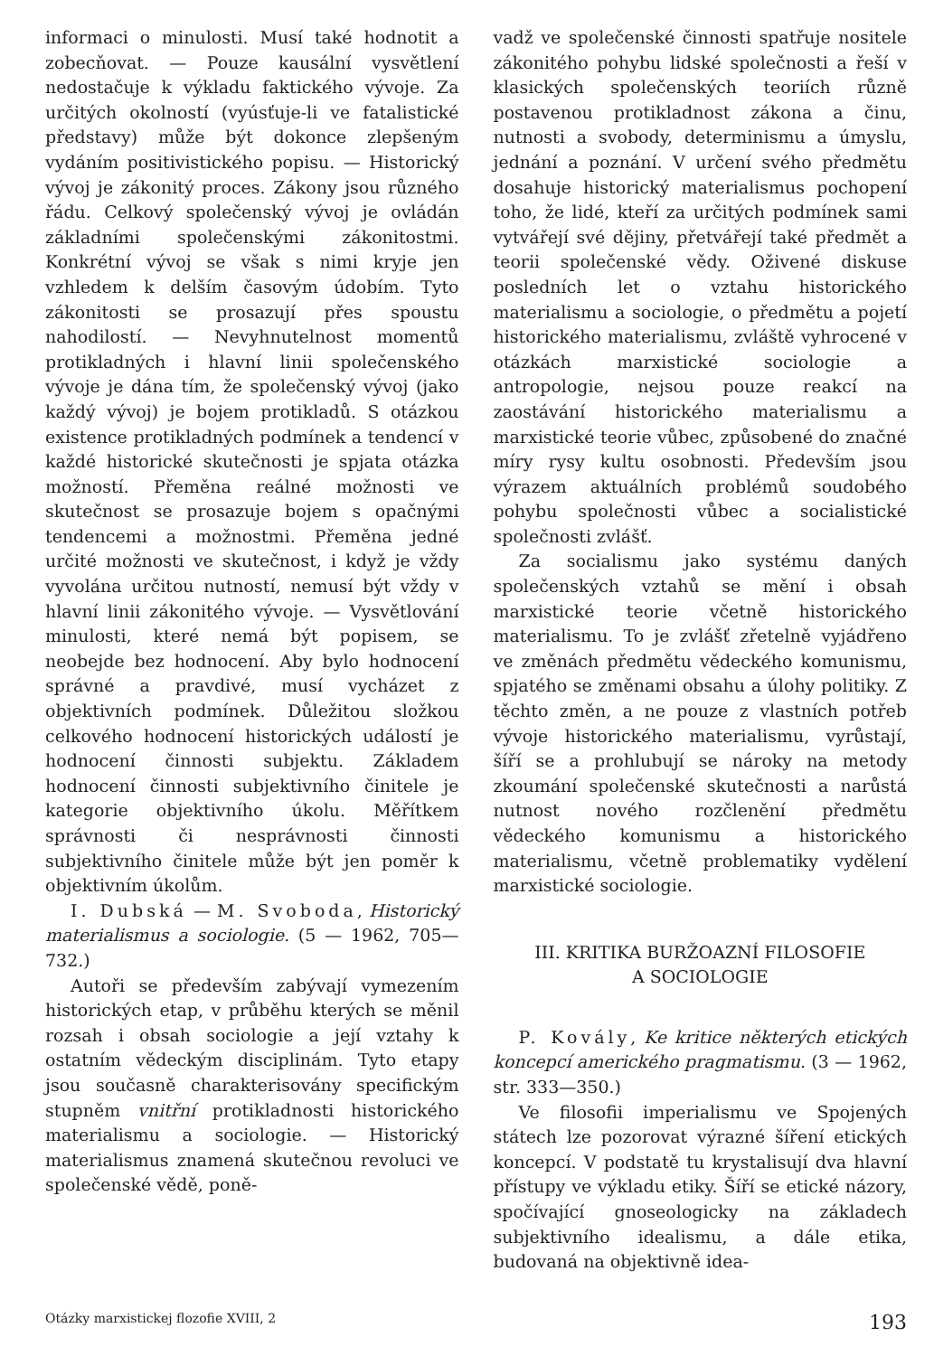informaci o minulosti. Musí také hodnotit a zobecňovat. — Pouze kausální vysvětlení nedostačuje k výkladu faktického vývoje. Za určitých okolností (vyúsťuje-li ve fatalistické představy) může být dokonce zlepšeným vydáním positivistického popisu. — Historický vývoj je zákonitý proces. Zákony jsou různého řádu. Celkový společenský vývoj je ovládán základními společenskými zákonitostmi. Konkrétní vývoj se však s nimi kryje jen vzhledem k delším časovým údobím. Tyto zákonitosti se prosazují přes spoustu nahodilostí. — Nevyhnutelnost momentů protikladných i hlavní linii společenského vývoje je dána tím, že společenský vývoj (jako každý vývoj) je bojem protikladů. S otázkou existence protikladných podmínek a tendencí v každé historické skutečnosti je spjata otázka možností. Přeměna reálné možnosti ve skutečnost se prosazuje bojem s opačnými tendencemi a možnostmi. Přeměna jedné určité možnosti ve skutečnost, i když je vždy vyvolána určitou nutností, nemusí být vždy v hlavní linii zákonitého vývoje. — Vysvětlování minulosti, které nemá být popisem, se neobejde bez hodnocení. Aby bylo hodnocení správné a pravdivé, musí vycházet z objektivních podmínek. Důležitou složkou celkového hodnocení historických událostí je hodnocení činnosti subjektu. Základem hodnocení činnosti subjektivního činitele je kategorie objektivního úkolu. Měřítkem správnosti či nesprávnosti činnosti subjektivního činitele může být jen poměr k objektivním úkolům.
I. Dubská — M. Svoboda, Historický materialismus a sociologie. (5 — 1962, 705—732.)
Autoři se především zabývají vymezením historických etap, v průběhu kterých se měnil rozsah i obsah sociologie a její vztahy k ostatním vědeckým disciplinám. Tyto etapy jsou současně charakterisovány specifickým stupněm vnitřní protikladnosti historického materialismu a sociologie. — Historický materialismus znamená skutečnou revoluci ve společenské vědě, poně-
vadž ve společenské činnosti spatřuje nositele zákonitého pohybu lidské společnosti a řeší v klasických společenských teoriích různě postavenou protikladnost zákona a činu, nutnosti a svobody, determinismu a úmyslu, jednání a poznání. V určení svého předmětu dosahuje historický materialismus pochopení toho, že lidé, kteří za určitých podmínek sami vytvářejí své dějiny, přetvářejí také předmět a teorii společenské vědy. Oživené diskuse posledních let o vztahu historického materialismu a sociologie, o předmětu a pojetí historického materialismu, zvláště vyhrocené v otázkách marxistické sociologie a antropologie, nejsou pouze reakcí na zaostávání historického materialismu a marxistické teorie vůbec, způsobené do značné míry rysy kultu osobnosti. Především jsou výrazem aktuálních problémů soudobého pohybu společnosti vůbec a socialistické společnosti zvlášť.
Za socialismu jako systému daných společenských vztahů se mění i obsah marxistické teorie včetně historického materialismu. To je zvlášť zřetelně vyjádřeno ve změnách předmětu vědeckého komunismu, spjatého se změnami obsahu a úlohy politiky. Z těchto změn, a ne pouze z vlastních potřeb vývoje historického materialismu, vyrůstají, šíří se a prohlubují se nároky na metody zkoumání společenské skutečnosti a narůstá nutnost nového rozčlenění předmětu vědeckého komunismu a historického materialismu, včetně problematiky vydělení marxistické sociologie.
III. KRITIKA BURŽOAZNÍ FILOSOFIE
A SOCIOLOGIE
P. Kovály, Ke kritice některých etických koncepcí amerického pragmatismu. (3 — 1962, str. 333—350.)
Ve filosofii imperialismu ve Spojených státech lze pozorovat výrazné šíření etických koncepcí. V podstatě tu krystalisují dva hlavní přístupy ve výkladu etiky. Šíří se etické názory, spočívající gnoseologicky na základech subjektivního idealismu, a dále etika, budovaná na objektivně idea-
Otázky marxistickej flozofie XVIII, 2 193